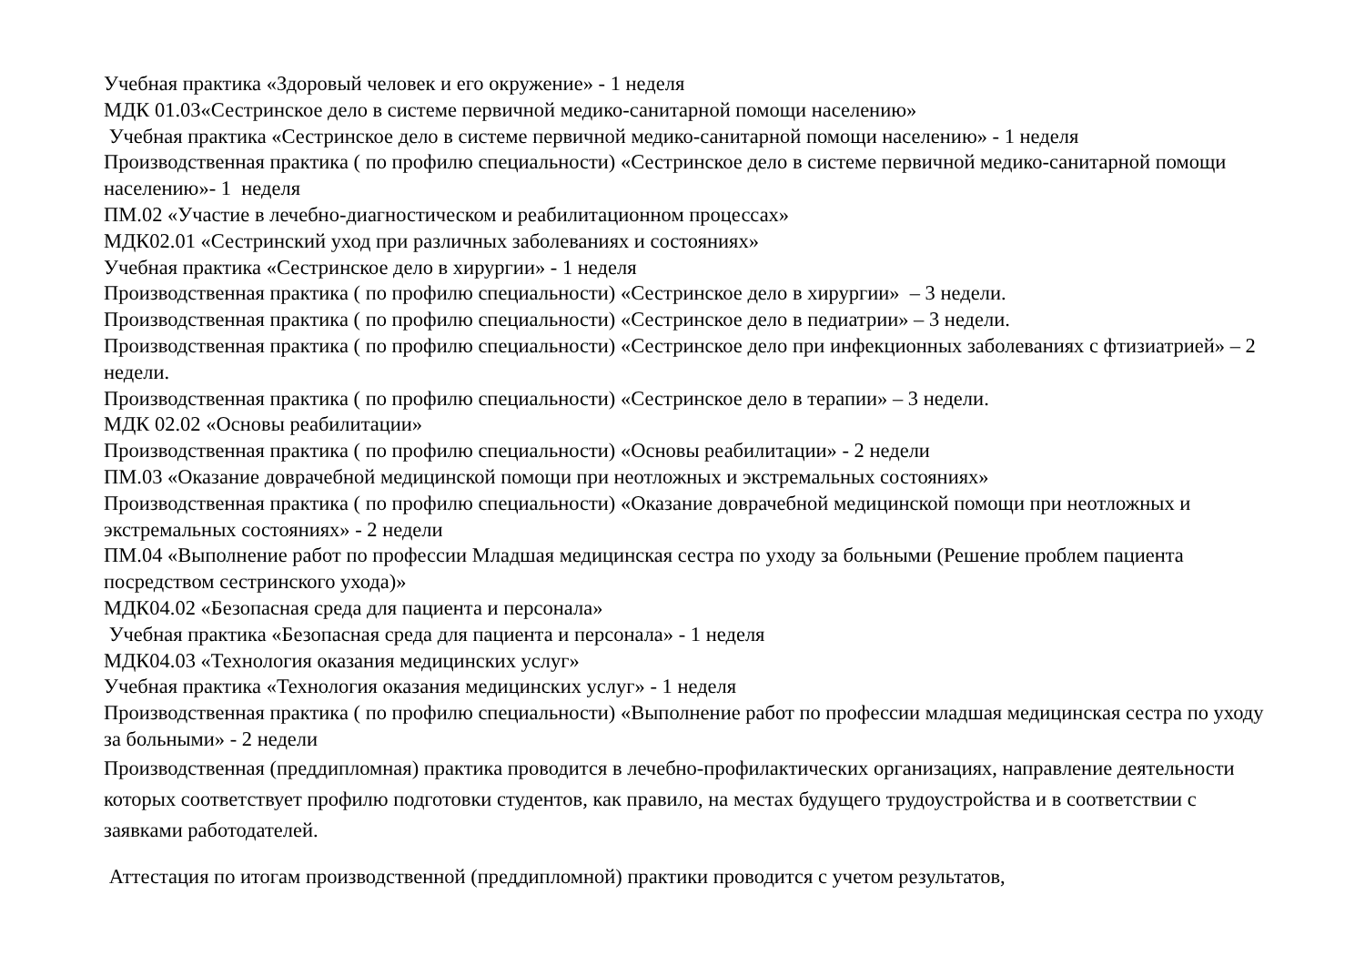Учебная практика «Здоровый человек и его окружение» - 1 неделя
МДК 01.03«Сестринское дело в системе первичной медико-санитарной помощи населению»
Учебная практика «Сестринское дело в системе первичной медико-санитарной помощи населению» - 1 неделя
Производственная практика ( по профилю специальности) «Сестринское дело в системе первичной медико-санитарной помощи населению»- 1 неделя
ПМ.02 «Участие в лечебно-диагностическом и реабилитационном процессах»
МДК02.01 «Сестринский уход при различных заболеваниях и состояниях»
Учебная практика «Сестринское дело в хирургии» - 1 неделя
Производственная практика ( по профилю специальности) «Сестринское дело в хирургии» – 3 недели.
Производственная практика ( по профилю специальности) «Сестринское дело в педиатрии» – 3 недели.
Производственная практика ( по профилю специальности) «Сестринское дело при инфекционных заболеваниях с фтизиатрией» – 2 недели.
Производственная практика ( по профилю специальности) «Сестринское дело в терапии» – 3 недели.
МДК 02.02 «Основы реабилитации»
Производственная практика ( по профилю специальности) «Основы реабилитации» - 2 недели
ПМ.03 «Оказание доврачебной медицинской помощи при неотложных и экстремальных состояниях»
Производственная практика ( по профилю специальности) «Оказание доврачебной медицинской помощи при неотложных и экстремальных состояниях» - 2 недели
ПМ.04 «Выполнение работ по профессии Младшая медицинская сестра по уходу за больными (Решение проблем пациента посредством сестринского ухода)»
МДК04.02 «Безопасная среда для пациента и персонала»
Учебная практика «Безопасная среда для пациента и персонала» - 1 неделя
МДК04.03 «Технология оказания медицинских услуг»
Учебная практика «Технология оказания медицинских услуг» - 1 неделя
Производственная практика ( по профилю специальности) «Выполнение работ по профессии младшая медицинская сестра по уходу за больными» - 2 недели
Производственная (преддипломная) практика проводится в лечебно-профилактических организациях, направление деятельности которых соответствует профилю подготовки студентов, как правило, на местах будущего трудоустройства и в соответствии с заявками работодателей.
Аттестация по итогам производственной (преддипломной) практики проводится с учетом результатов,